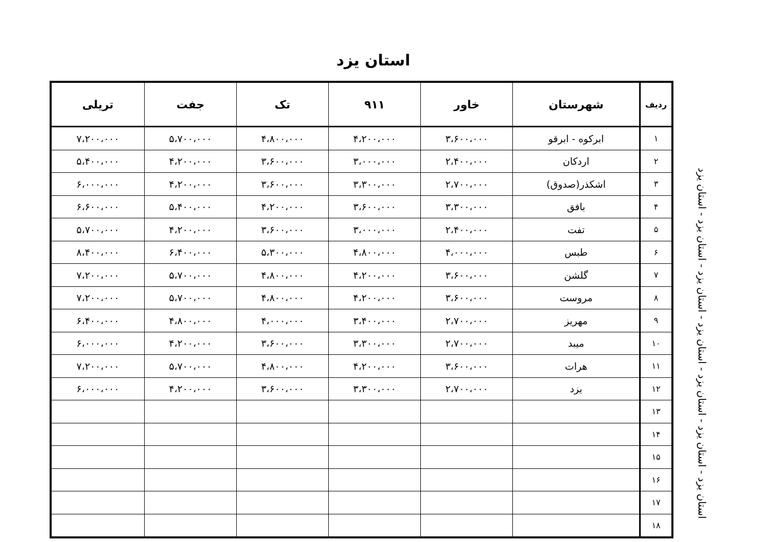استان یزد
| ردیف | شهرستان | خاور | ۹۱۱ | تک | جفت | تریلی |
| --- | --- | --- | --- | --- | --- | --- |
| ۱ | ابرکوه - ابرقو | ۳،۶۰۰،۰۰۰ | ۴،۲۰۰،۰۰۰ | ۴،۸۰۰،۰۰۰ | ۵،۷۰۰،۰۰۰ | ۷،۲۰۰،۰۰۰ |
| ۲ | اردکان | ۲،۴۰۰،۰۰۰ | ۳،۰۰۰،۰۰۰ | ۳،۶۰۰،۰۰۰ | ۴،۲۰۰،۰۰۰ | ۵،۴۰۰،۰۰۰ |
| ۳ | اشکذر(صدوق) | ۲،۷۰۰،۰۰۰ | ۳،۳۰۰،۰۰۰ | ۳،۶۰۰،۰۰۰ | ۴،۲۰۰،۰۰۰ | ۶،۰۰۰،۰۰۰ |
| ۴ | بافق | ۳،۳۰۰،۰۰۰ | ۳،۶۰۰،۰۰۰ | ۴،۲۰۰،۰۰۰ | ۵،۴۰۰،۰۰۰ | ۶،۶۰۰،۰۰۰ |
| ۵ | تفت | ۲،۴۰۰،۰۰۰ | ۳،۰۰۰،۰۰۰ | ۳،۶۰۰،۰۰۰ | ۴،۲۰۰،۰۰۰ | ۵،۷۰۰،۰۰۰ |
| ۶ | طبس | ۴،۰۰۰،۰۰۰ | ۴،۸۰۰،۰۰۰ | ۵،۳۰۰،۰۰۰ | ۶،۴۰۰،۰۰۰ | ۸،۴۰۰،۰۰۰ |
| ۷ | گلشن | ۳،۶۰۰،۰۰۰ | ۴،۲۰۰،۰۰۰ | ۴،۸۰۰،۰۰۰ | ۵،۷۰۰،۰۰۰ | ۷،۲۰۰،۰۰۰ |
| ۸ | مروست | ۳،۶۰۰،۰۰۰ | ۴،۲۰۰،۰۰۰ | ۴،۸۰۰،۰۰۰ | ۵،۷۰۰،۰۰۰ | ۷،۲۰۰،۰۰۰ |
| ۹ | مهریز | ۲،۷۰۰،۰۰۰ | ۳،۴۰۰،۰۰۰ | ۴،۰۰۰،۰۰۰ | ۴،۸۰۰،۰۰۰ | ۶،۴۰۰،۰۰۰ |
| ۱۰ | میبد | ۲،۷۰۰،۰۰۰ | ۳،۳۰۰،۰۰۰ | ۳،۶۰۰،۰۰۰ | ۴،۲۰۰،۰۰۰ | ۶،۰۰۰،۰۰۰ |
| ۱۱ | هرات | ۳،۶۰۰،۰۰۰ | ۴،۲۰۰،۰۰۰ | ۴،۸۰۰،۰۰۰ | ۵،۷۰۰،۰۰۰ | ۷،۲۰۰،۰۰۰ |
| ۱۲ | یزد | ۲،۷۰۰،۰۰۰ | ۳،۳۰۰،۰۰۰ | ۳،۶۰۰،۰۰۰ | ۴،۲۰۰،۰۰۰ | ۶،۰۰۰،۰۰۰ |
| ۱۳ | | | | | | |
| ۱۴ | | | | | | |
| ۱۵ | | | | | | |
| ۱۶ | | | | | | |
| ۱۷ | | | | | | |
| ۱۸ | | | | | | |
استان یزد - استان یزد - استان یزد - استان یزد - استان یزد - استان یزد - استان یزد